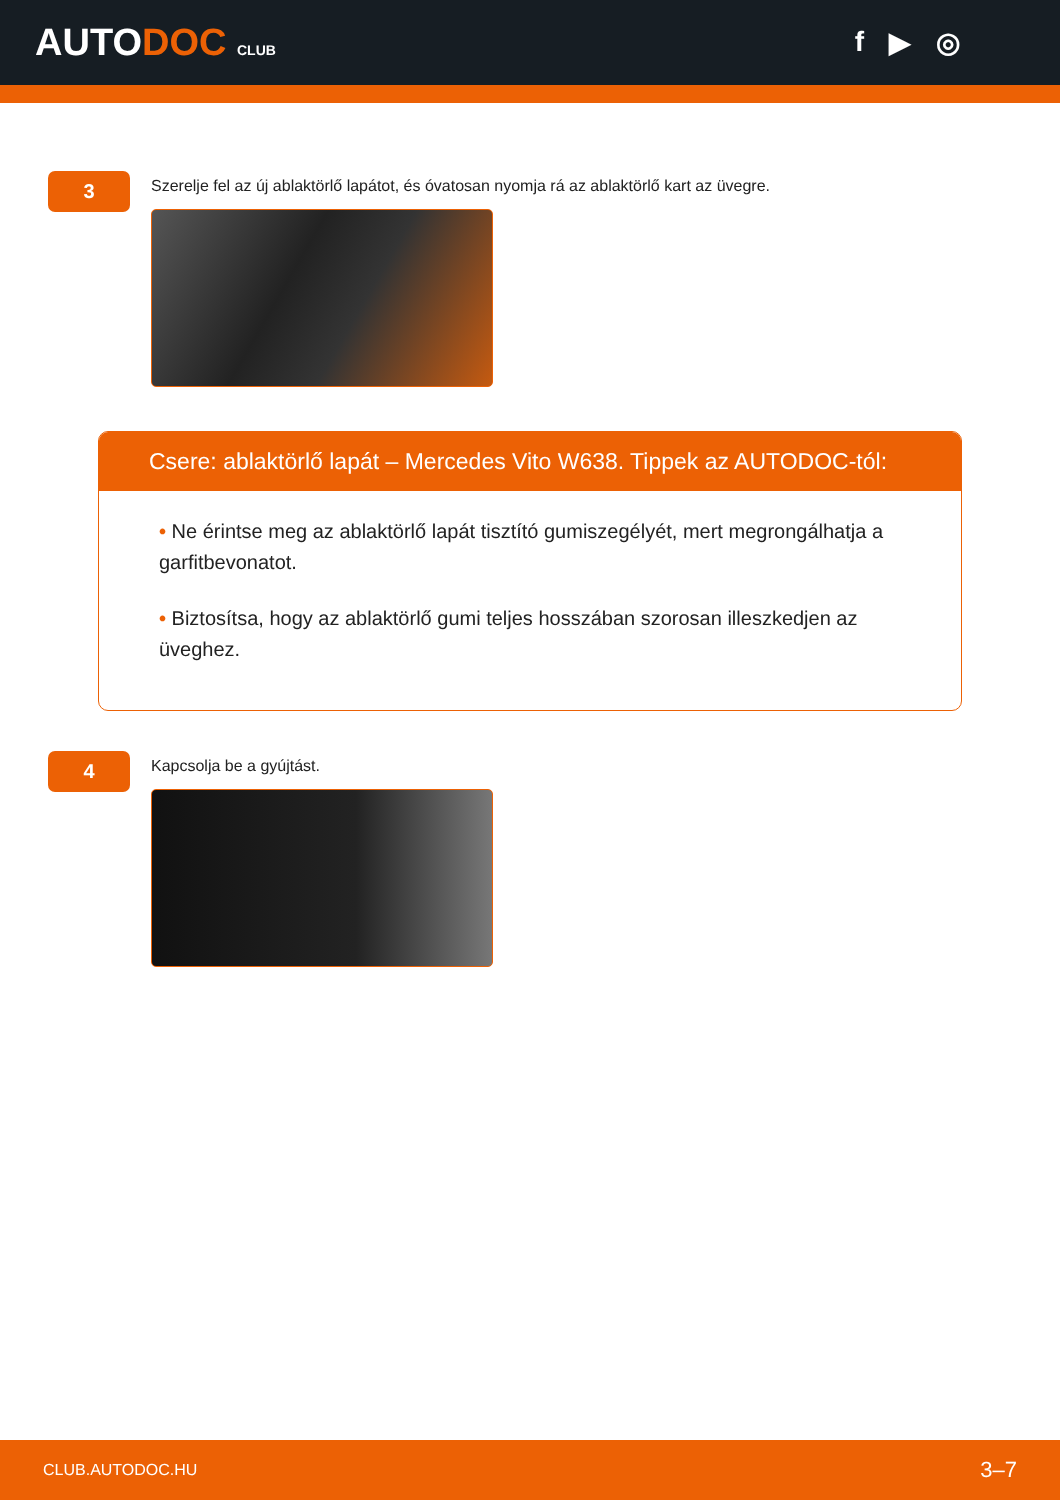AUTODOC CLUB
f ▶ ◎
3
Szerelje fel az új ablaktörlő lapátot, és óvatosan nyomja rá az ablaktörlő kart az üvegre.
Csere: ablaktörlő lapát – Mercedes Vito W638. Tippek az AUTODOC-tól:
• Ne érintse meg az ablaktörlő lapát tisztító gumiszegélyét, mert megrongálhatja a garfitbevonatot.
• Biztosítsa, hogy az ablaktörlő gumi teljes hosszában szorosan illeszkedjen az üveghez.
4
Kapcsolja be a gyújtást.
CLUB.AUTODOC.HU 3–7